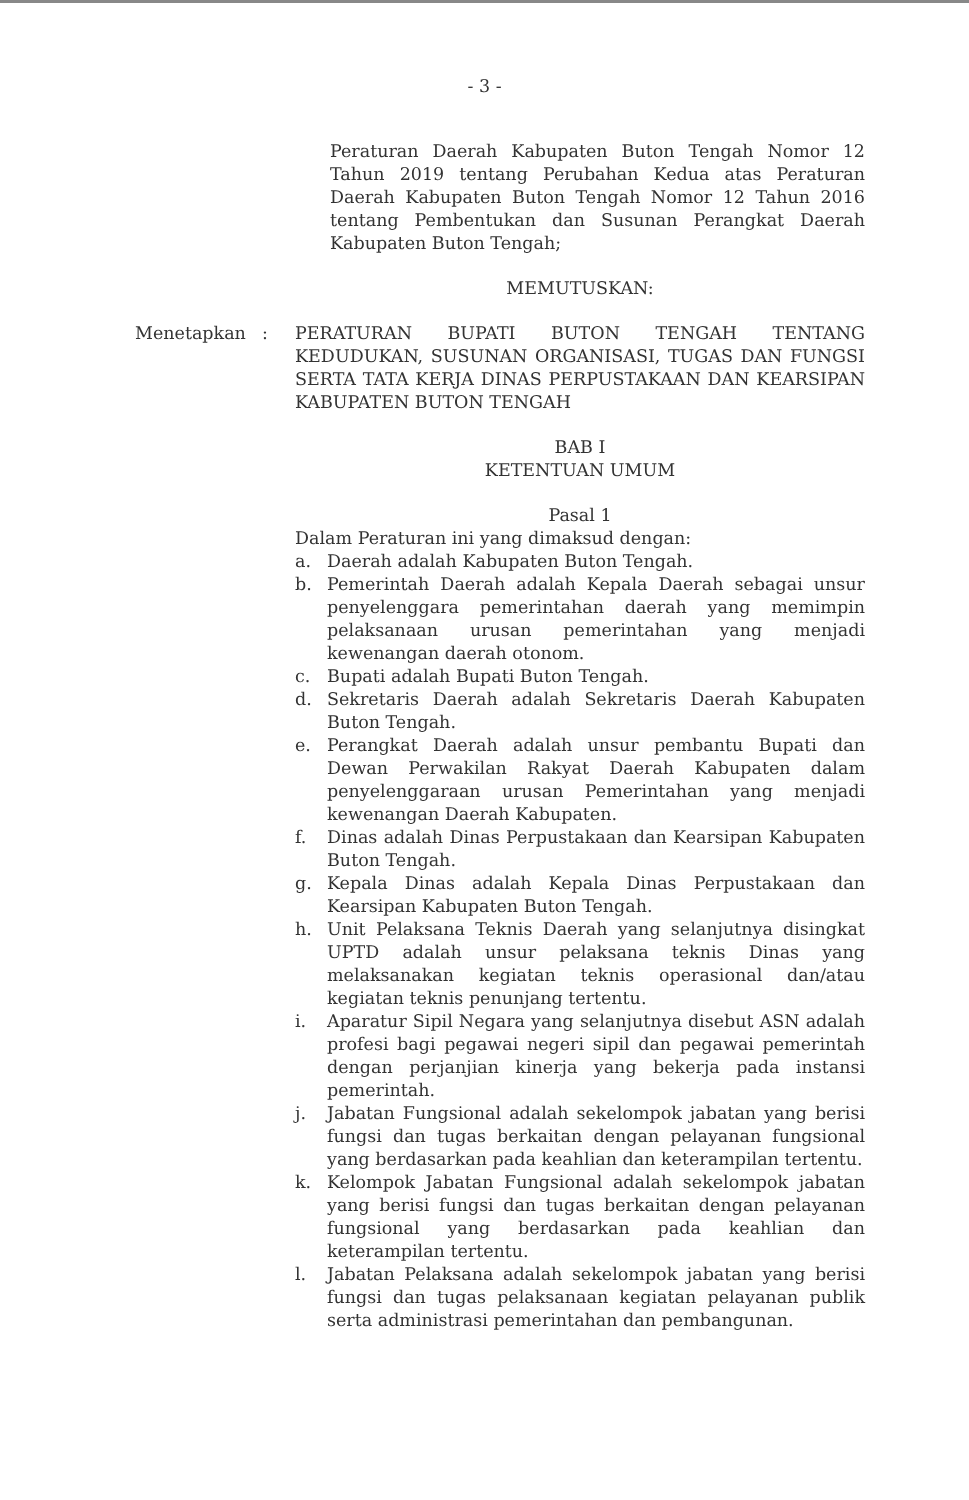- 3 -
Peraturan Daerah Kabupaten Buton Tengah Nomor 12 Tahun 2019 tentang Perubahan Kedua atas Peraturan Daerah Kabupaten Buton Tengah Nomor 12 Tahun 2016 tentang Pembentukan dan Susunan Perangkat Daerah Kabupaten Buton Tengah;
MEMUTUSKAN:
Menetapkan : PERATURAN BUPATI BUTON TENGAH TENTANG KEDUDUKAN, SUSUNAN ORGANISASI, TUGAS DAN FUNGSI SERTA TATA KERJA DINAS PERPUSTAKAAN DAN KEARSIPAN KABUPATEN BUTON TENGAH
BAB I
KETENTUAN UMUM
Pasal 1
Dalam Peraturan ini yang dimaksud dengan:
a. Daerah adalah Kabupaten Buton Tengah.
b. Pemerintah Daerah adalah Kepala Daerah sebagai unsur penyelenggara pemerintahan daerah yang memimpin pelaksanaan urusan pemerintahan yang menjadi kewenangan daerah otonom.
c. Bupati adalah Bupati Buton Tengah.
d. Sekretaris Daerah adalah Sekretaris Daerah Kabupaten Buton Tengah.
e. Perangkat Daerah adalah unsur pembantu Bupati dan Dewan Perwakilan Rakyat Daerah Kabupaten dalam penyelenggaraan urusan Pemerintahan yang menjadi kewenangan Daerah Kabupaten.
f. Dinas adalah Dinas Perpustakaan dan Kearsipan Kabupaten Buton Tengah.
g. Kepala Dinas adalah Kepala Dinas Perpustakaan dan Kearsipan Kabupaten Buton Tengah.
h. Unit Pelaksana Teknis Daerah yang selanjutnya disingkat UPTD adalah unsur pelaksana teknis Dinas yang melaksanakan kegiatan teknis operasional dan/atau kegiatan teknis penunjang tertentu.
i. Aparatur Sipil Negara yang selanjutnya disebut ASN adalah profesi bagi pegawai negeri sipil dan pegawai pemerintah dengan perjanjian kinerja yang bekerja pada instansi pemerintah.
j. Jabatan Fungsional adalah sekelompok jabatan yang berisi fungsi dan tugas berkaitan dengan pelayanan fungsional yang berdasarkan pada keahlian dan keterampilan tertentu.
k. Kelompok Jabatan Fungsional adalah sekelompok jabatan yang berisi fungsi dan tugas berkaitan dengan pelayanan fungsional yang berdasarkan pada keahlian dan keterampilan tertentu.
l. Jabatan Pelaksana adalah sekelompok jabatan yang berisi fungsi dan tugas pelaksanaan kegiatan pelayanan publik serta administrasi pemerintahan dan pembangunan.